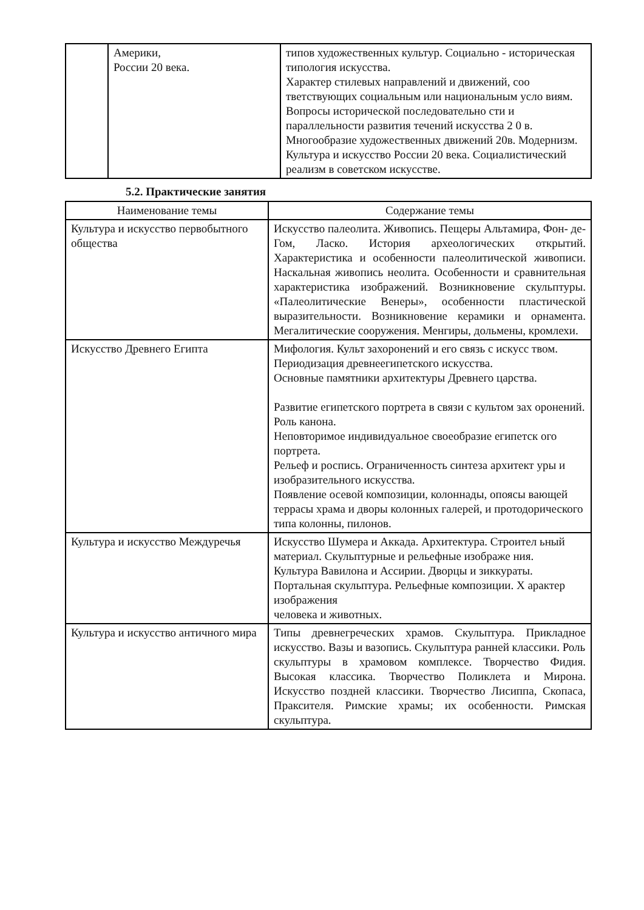| | Америки, России 20 века. | типов художественных культур. Социально - историческая типология искусства. Характер стилевых направлений и движений, соо тветствующих социальным или национальным усло виям. Вопросы исторической последовательно сти и параллельности развития течений искусства 2 0 в. Многообразие художественных движений 20в. Модернизм. Культура и искусство России 20 века. Социалистический реализм в советском искусстве. |
5.2. Практические занятия
| Наименование темы | Содержание темы |
| --- | --- |
| Культура и искусство первобытного общества | Искусство палеолита. Живопись. Пещеры Альтамира, Фон- де- Гом, Ласко. История археологических открытий. Характеристика и особенности палеолитической живописи. Наскальная живопись неолита. Особенности и сравнительная характеристика изображений. Возникновение скульптуры. «Палеолитические Венеры», особенности пластической выразительности. Возникновение керамики и орнамента. Мегалитические сооружения. Менгиры, дольмены, кромлехи. |
| Искусство Древнего Египта | Мифология. Культ захоронений и его связь с искусс твом. Периодизация древнеегипетского искусства. Основные памятники архитектуры Древнего царства. Развитие египетского портрета в связи с культом зах оронений. Роль канона. Неповторимое индивидуальное своеобразие египетск ого портрета. Рельеф и роспись. Ограниченность синтеза архитект уры и изобразительного искусства. Появление осевой композиции, колоннады, опоясы вающей террасы храма и дворы колонных галерей, и протодорического типа колонны, пилонов. |
| Культура и искусство Междуречья | Искусство Шумера и Аккада. Архитектура. Строител ьный материал. Скульптурные и рельефные изображе ния. Культура Вавилона и Ассирии. Дворцы и зиккураты. Портальная скульптура. Рельефные композиции. Х арактер изображения человека и животных. |
| Культура и искусство античного мира | Типы древнегреческих храмов. Скульптура. Прикладное искусство. Вазы и вазопись. Скульптура ранней классики. Роль скульптуры в храмовом комплексе. Творчество Фидия. Высокая классика. Творчество Поликлета и Мирона. Искусство поздней классики. Творчество Лисиппа, Скопаса, Праксителя. Римские храмы; их особенности. Римская скульптура. |